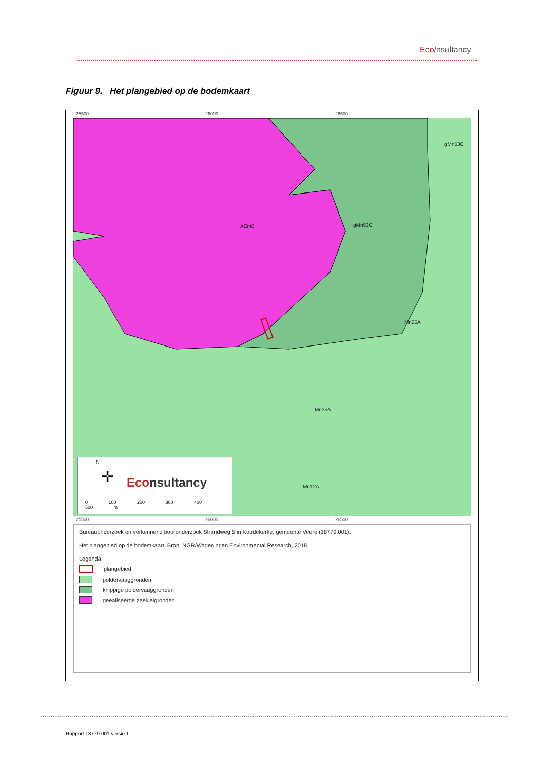Eco/nsultancy
Figuur 9. Het plangebied op de bodemkaart
25500 26000 26500
AEm8 gMn53C
gMn53C
Mn25A
Mn35A
Mn12A
N
✛ Econsultancy
0 100 200 300 400 500 m
25500 26000 26500
Bureauonderzoek en verkennend booronderzoek Strandweg 5 in Koudekerke, gemeente Veere (18779.001).
Het plangebied op de bodemkaart. Bron: NGR/Wageningen Environmental Research, 2018.
Legenda
plangebied
poldervaaggronden
knippige poldervaaggronden
geëaliseerde zeekleigronden
Rapport 18779.001 versie 1